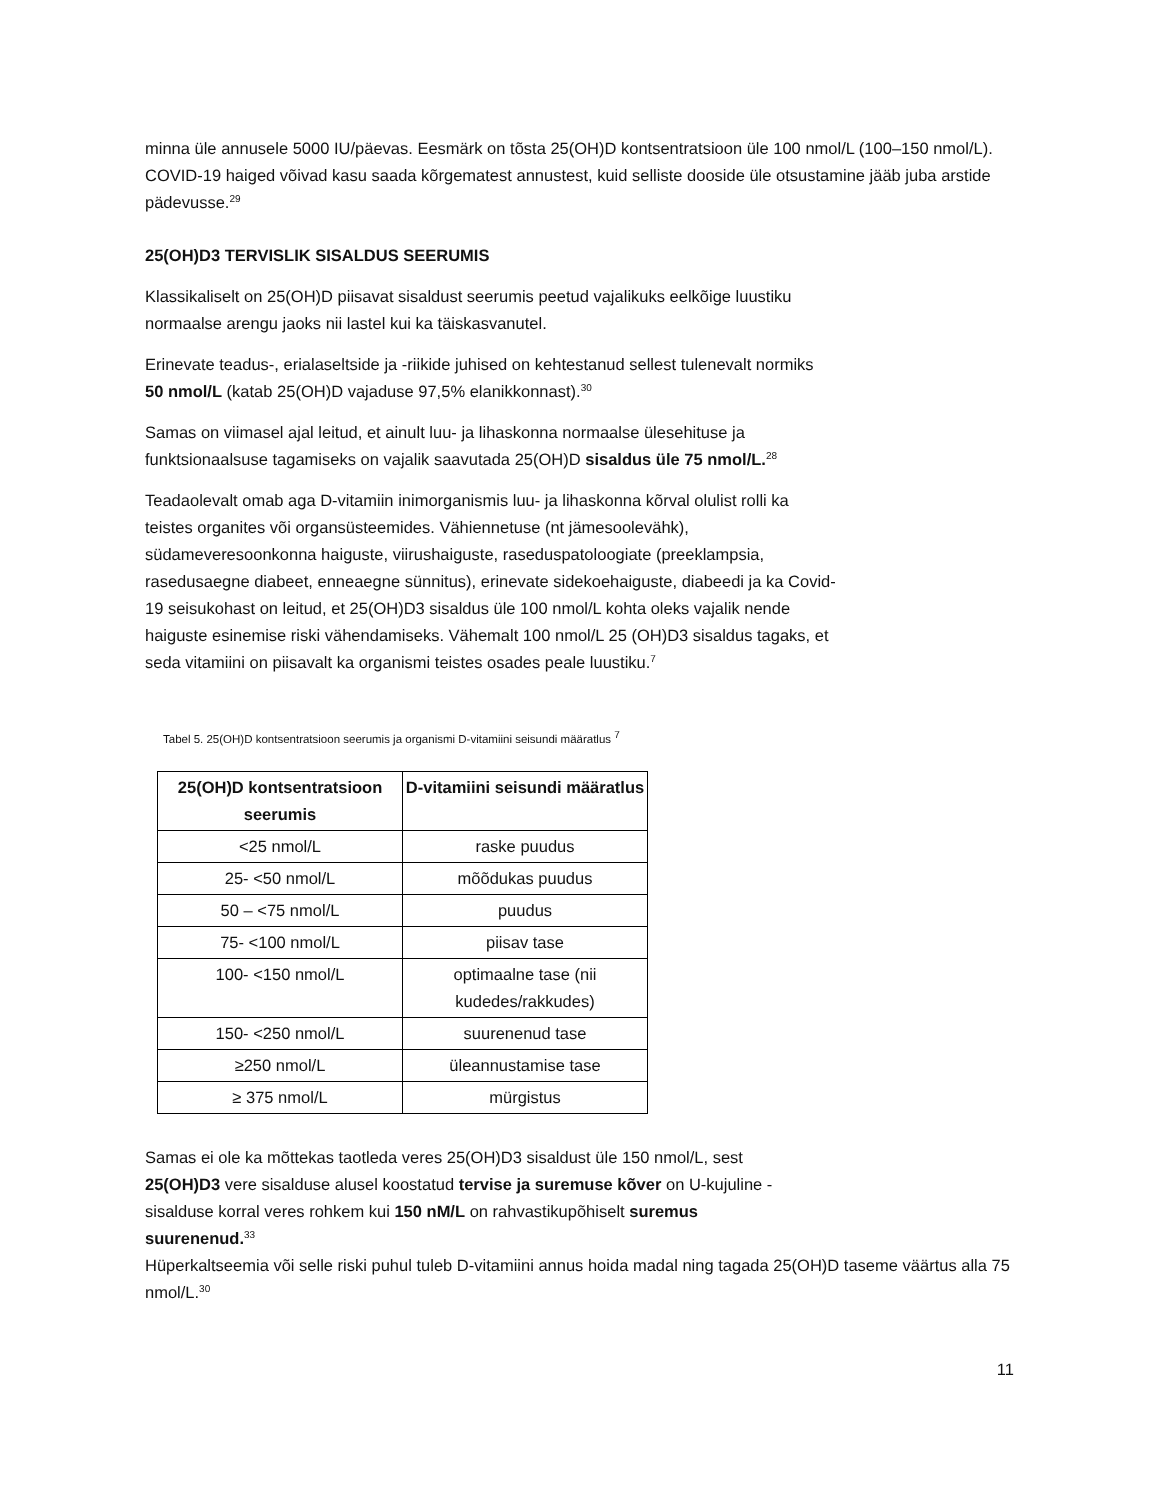minna üle annusele 5000 IU/päevas. Eesmärk on tõsta 25(OH)D kontsentratsioon üle 100 nmol/L (100–150 nmol/L). COVID-19 haiged võivad kasu saada kõrgematest annustest, kuid selliste dooside üle otsustamine jääb juba arstide pädevusse.<sup>29</sup>
25(OH)D3 TERVISLIK SISALDUS SEERUMIS
Klassikaliselt on 25(OH)D piisavat sisaldust seerumis peetud vajalikuks eelkõige luustiku
normaalse arengu jaoks nii lastel kui ka täiskasvanutel.
Erinevate teadus-, erialaseltside ja -riikide juhised on kehtestanud sellest tulenevalt normiks
50 nmol/L (katab 25(OH)D vajaduse 97,5% elanikkonnast).<sup>30</sup>
Samas on viimasel ajal leitud, et ainult luu- ja lihaskonna normaalse ülesehituse ja
funktsionaalsuse tagamiseks on vajalik saavutada 25(OH)D sisaldus üle 75 nmol/L.<sup>28</sup>
Teadaolevalt omab aga D-vitamiin inimorganismis luu- ja lihaskonna kõrval olulist rolli ka
teistes organites või organsüsteemides. Vähiennetuse (nt jämesoolevähk),
südameveresoonkonna haiguste, viirushaiguste, raseduspatoloogiate (preeklampsia,
rasedusaegne diabeet, enneaegne sünnitus), erinevate sidekoehaiguste, diabeedi ja ka Covid-
19 seisukohast on leitud, et 25(OH)D3 sisaldus üle 100 nmol/L kohta oleks vajalik nende
haiguste esinemise riski vähendamiseks. Vähemalt 100 nmol/L 25 (OH)D3 sisaldus tagaks, et
seda vitamiini on piisavalt ka organismi teistes osades peale luustiku.<sup>7</sup>
Tabel 5. 25(OH)D kontsentratsioon seerumis ja organismi D-vitamiini seisundi määratlus <sup>7</sup>
| 25(OH)D kontsentratsioon seerumis | D-vitamiini seisundi määratlus |
| --- | --- |
| <25 nmol/L | raske puudus |
| 25- <50 nmol/L | mõõdukas puudus |
| 50 – <75 nmol/L | puudus |
| 75- <100 nmol/L | piisav tase |
| 100- <150 nmol/L | optimaalne tase (nii kudedes/rakkudes) |
| 150- <250 nmol/L | suurenenud tase |
| ≥250 nmol/L | üleannustamise tase |
| ≥ 375 nmol/L | mürgistus |
Samas ei ole ka mõttekas taotleda veres 25(OH)D3 sisaldust üle 150 nmol/L, sest
25(OH)D3 vere sisalduse alusel koostatud tervise ja suremuse kõver on U-kujuline -
sisalduse korral veres rohkem kui 150 nM/L on rahvastikupõhiselt suremus
suurenenud.<sup>33</sup>
Hüperkaltseemia või selle riski puhul tuleb D-vitamiini annus hoida madal ning tagada 25(OH)D taseme väärtus alla 75 nmol/L.<sup>30</sup>
11